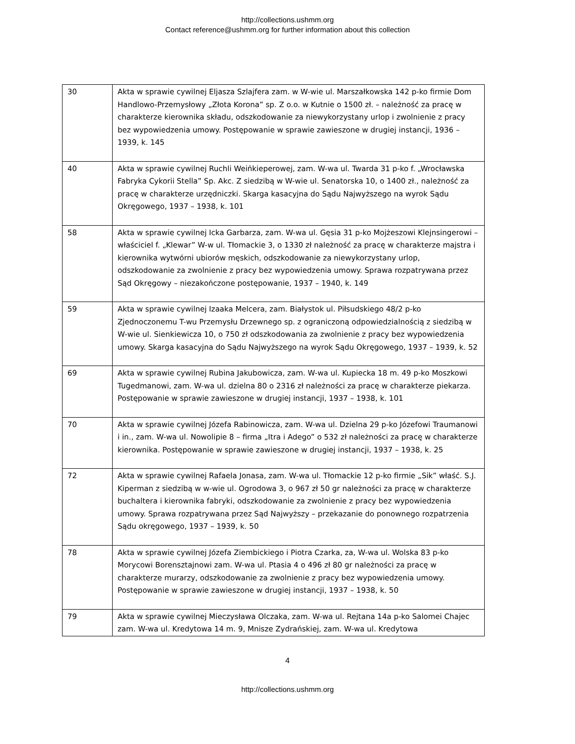http://collections.ushmm.org
Contact reference@ushmm.org for further information about this collection
| 30 | Akta w sprawie cywilnej Eljasza Szlajfera zam. w W-wie ul. Marszałkowska 142 p-ko firmie Dom Handlowo-Przemysłowy „Złota Korona” sp. Z o.o. w Kutnie o 1500 zł. – należność za pracę w charakterze kierownika składu, odszkodowanie za niewykorzystany urlop i zwolnienie z pracy bez wypowiedzenia umowy. Postępowanie w sprawie zawieszone w drugiej instancji, 1936 – 1939, k. 145 |
| 40 | Akta w sprawie cywilnej Ruchli Weińkieperowej, zam. W-wa ul. Twarda 31 p-ko f. „Wrocławska Fabryka Cykorii Stella” Sp. Akc. Z siedzibą w W-wie ul. Senatorska 10, o 1400 zł., należność za pracę w charakterze urzędniczki. Skarga kasacyjna do Sądu Najwyższego na wyrok Sądu Okręgowego, 1937 – 1938, k. 101 |
| 58 | Akta w sprawie cywilnej Icka Garbarza, zam. W-wa ul. Gęsia 31 p-ko Mojżeszowi Klejnsingerowi – właściciel f. „Klewar” W-w ul. Tłomackie 3, o 1330 zł należność za pracę w charakterze majstra i kierownika wytwórni ubiorów męskich, odszkodowanie za niewykorzystany urlop, odszkodowanie za zwolnienie z pracy bez wypowiedzenia umowy. Sprawa rozpatrywana przez Sąd Okręgowy – niezakończone postępowanie, 1937 – 1940, k. 149 |
| 59 | Akta w sprawie cywilnej Izaaka Melcera, zam. Białystok ul. Piłsudskiego 48/2 p-ko Zjednoczonemu T-wu Przemysłu Drzewnego sp. z ograniczoną odpowiedzialnością z siedzibą w W-wie ul. Sienkiewicza 10, o 750 zł odszkodowania za zwolnienie z pracy bez wypowiedzenia umowy. Skarga kasacyjna do Sądu Najwyższego na wyrok Sądu Okręgowego, 1937 – 1939, k. 52 |
| 69 | Akta w sprawie cywilnej Rubina Jakubowicza, zam. W-wa ul. Kupiecka 18 m. 49 p-ko Moszkowi Tugedmanowi, zam. W-wa ul. dzielna 80 o 2316 zł należności za pracę w charakterze piekarza. Postępowanie w sprawie zawieszone w drugiej instancji, 1937 – 1938, k. 101 |
| 70 | Akta w sprawie cywilnej Józefa Rabinowicza, zam. W-wa ul. Dzielna 29 p-ko Józefowi Traumanowi i in., zam. W-wa ul. Nowolipie 8 – firma „Itra i Adego” o 532 zł należności za pracę w charakterze kierownika. Postępowanie w sprawie zawieszone w drugiej instancji, 1937 – 1938, k. 25 |
| 72 | Akta w sprawie cywilnej Rafaela Jonasa, zam. W-wa ul. Tłomackie 12 p-ko firmie „Sik” właść. S.J. Kiperman z siedzibą w w-wie ul. Ogrodowa 3, o 967 zł 50 gr należności za pracę w charakterze buchaltera i kierownika fabryki, odszkodowanie za zwolnienie z pracy bez wypowiedzenia umowy. Sprawa rozpatrywana przez Sąd Najwyższy – przekazanie do ponownego rozpatrzenia Sądu okręgowego, 1937 – 1939, k. 50 |
| 78 | Akta w sprawie cywilnej Józefa Ziembickiego i Piotra Czarka, za, W-wa ul. Wolska 83 p-ko Morycowi Borensztajnowi zam. W-wa ul. Ptasia 4 o 496 zł 80 gr należności za pracę w charakterze murarzy, odszkodowanie za zwolnienie z pracy bez wypowiedzenia umowy. Postępowanie w sprawie zawieszone w drugiej instancji, 1937 – 1938, k. 50 |
| 79 | Akta w sprawie cywilnej Mieczysława Olczaka, zam. W-wa ul. Rejtana 14a p-ko Salomei Chajec zam. W-wa ul. Kredytowa 14 m. 9, Mnisze Zydrańskiej, zam. W-wa ul. Kredytowa |
4
http://collections.ushmm.org